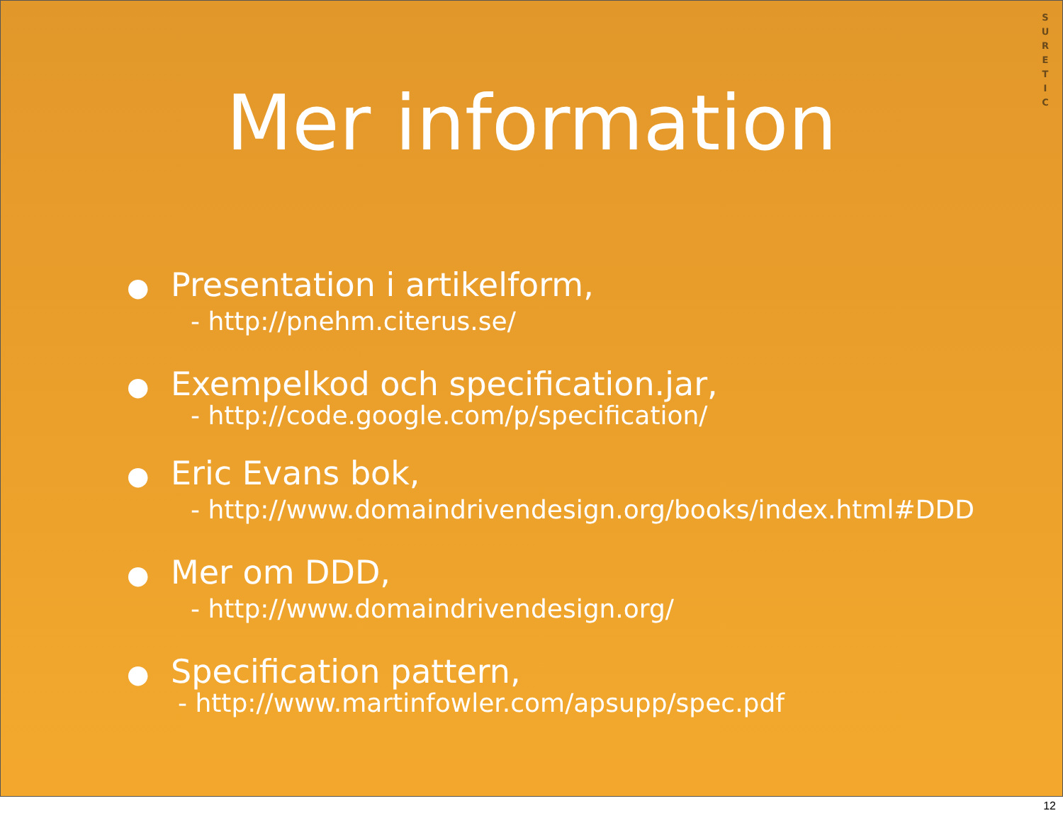S
U
R
E
T
I
C
Mer information
● Presentation i artikelform,
- http://pnehm.citerus.se/
● Exempelkod och specification.jar,
- http://code.google.com/p/specification/
● Eric Evans bok,
- http://www.domaindrivendesign.org/books/index.html#DDD
● Mer om DDD,
- http://www.domaindrivendesign.org/
● Specification pattern,
- http://www.martinfowler.com/apsupp/spec.pdf
12